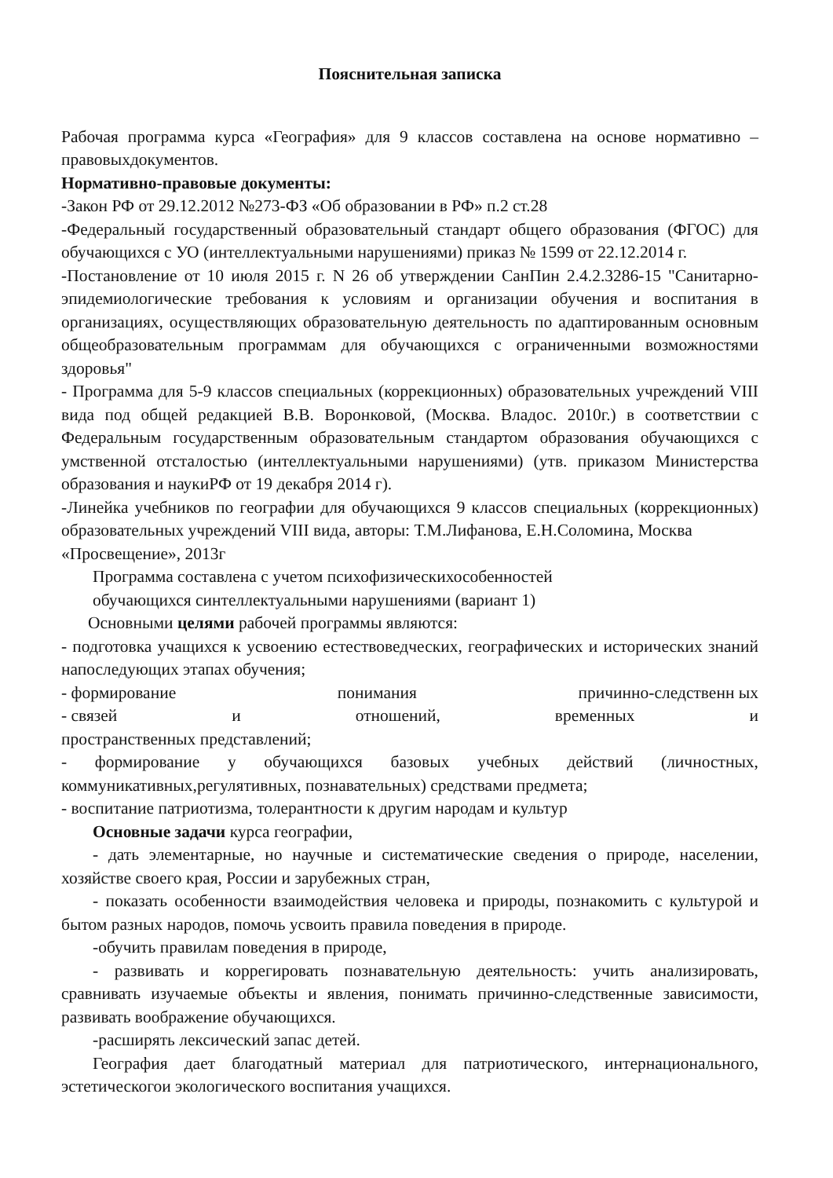Пояснительная записка
Рабочая программа курса «География» для 9 классов составлена на основе нормативно – правовыхдокументов.
Нормативно-правовые документы:
-Закон РФ от 29.12.2012 №273-ФЗ «Об образовании в РФ» п.2 ст.28
-Федеральный государственный образовательный стандарт общего образования (ФГОС) для обучающихся с УО (интеллектуальными нарушениями) приказ № 1599 от 22.12.2014 г.
-Постановление от 10 июля 2015 г. N 26 об утверждении СанПин 2.4.2.3286-15 "Санитарно- эпидемиологические требования к условиям и организации обучения и воспитания в организациях, осуществляющих образовательную деятельность по адаптированным основным общеобразовательным программам для обучающихся с ограниченными возможностями здоровья"
- Программа для 5-9 классов специальных (коррекционных) образовательных учреждений VIII вида под общей редакцией В.В. Воронковой, (Москва. Владос. 2010г.) в соответствии с Федеральным государственным образовательным стандартом образования обучающихся с умственной отсталостью (интеллектуальными нарушениями) (утв. приказом Министерства образования и наукиРФ от 19 декабря 2014 г).
-Линейка учебников по географии для обучающихся 9 классов специальных (коррекционных) образовательных учреждений VIII вида, авторы: Т.М.Лифанова, Е.Н.Соломина, Москва
«Просвещение», 2013г
Программа составлена с учетом психофизическихособенностей
обучающихся синтеллектуальными нарушениями (вариант 1)
Основными целями рабочей программы являются:
- подготовка учащихся к усвоению естествоведческих, географических и исторических знаний напоследующих этапах обучения;
- формирование понимания причинно-следственн ых
- связей и отношений, временных и
пространственных представлений;
- формирование у обучающихся базовых учебных действий (личностных, коммуникативных,регулятивных, познавательных) средствами предмета;
- воспитание патриотизма, толерантности к другим народам и культур
Основные задачи курса географии,
- дать элементарные, но научные и систематические сведения о природе, населении, хозяйстве своего края, России и зарубежных стран,
- показать особенности взаимодействия человека и природы, познакомить с культурой и бытом разных народов, помочь усвоить правила поведения в природе.
-обучить правилам поведения в природе,
- развивать и коррегировать познавательную деятельность: учить анализировать, сравнивать изучаемые объекты и явления, понимать причинно-следственные зависимости, развивать воображение обучающихся.
-расширять лексический запас детей.
География дает благодатный материал для патриотического, интернационального, эстетическогои экологического воспитания учащихся.